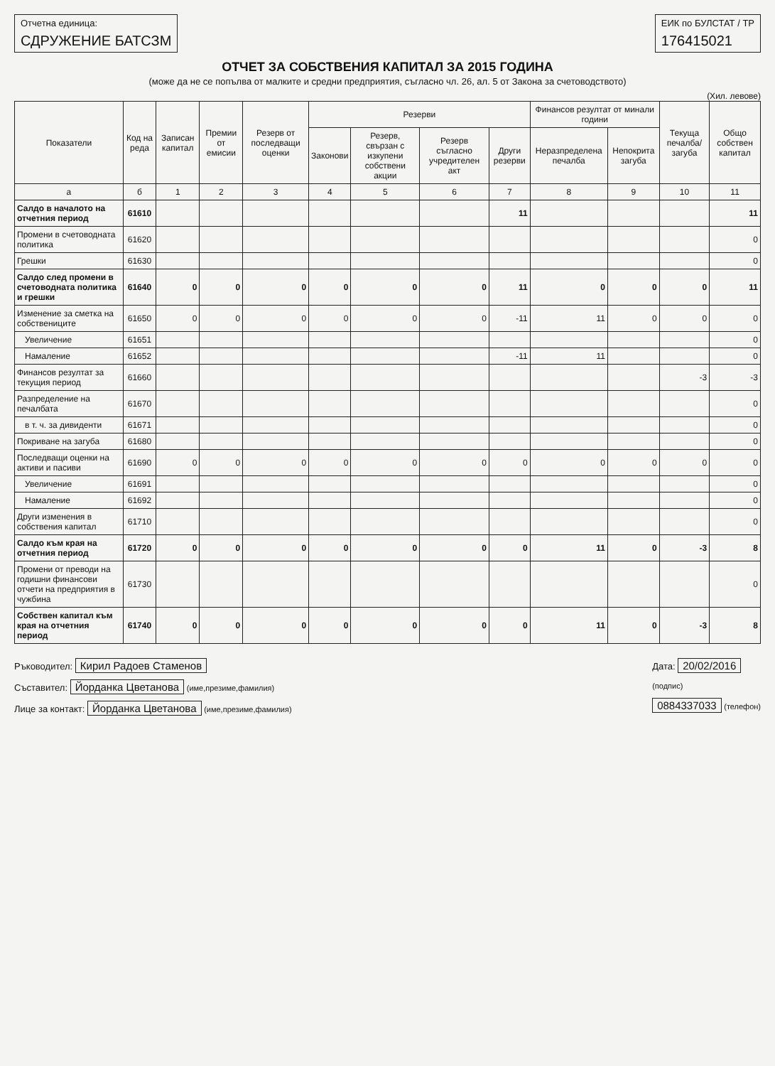Отчетна единица:
СДРУЖЕНИЕ БАТСЗМ
ЕИК по БУЛСТАТ / ТР
176415021
ОТЧЕТ ЗА СОБСТВЕНИЯ КАПИТАЛ ЗА 2015 ГОДИНА
(може да не се попълва от малките и средни предприятия, съгласно чл. 26, ал. 5 от Закона за счетоводството)
(Хил. левове)
| Показатели | Код на реда | Записан капитал | Премии от емисии | Резерв от последващи оценки | Резерви | | | | Финансов резултат от минали години | | Текуща печалба/ загуба | Общо собствен капитал |
| --- | --- | --- | --- | --- | --- | --- | --- | --- | --- | --- | --- | --- |
| | | | | | Законови | Резерв, свързан с изкупени собствени акции | Резерв съгласно учредителен акт | Други резерви | Неразпределена печалба | Непокрита загуба | | |
| а | б | 1 | 2 | 3 | 4 | 5 | 6 | 7 | 8 | 9 | 10 | 11 |
| Салдо в началото на отчетния период | 61610 | | | | | | | 11 | | | | 11 |
| Промени в счетоводната политика | 61620 | | | | | | | | | | | 0 |
| Грешки | 61630 | | | | | | | | | | | 0 |
| Салдо след промени в счетоводната политика и грешки | 61640 | 0 | 0 | 0 | 0 | 0 | 0 | 11 | 0 | 0 | 0 | 11 |
| Изменение за сметка на собствениците | 61650 | 0 | 0 | 0 | 0 | 0 | 0 | -11 | 11 | 0 | 0 | 0 |
| Увеличение | 61651 | | | | | | | | | | | 0 |
| Намаление | 61652 | | | | | | | -11 | 11 | | | 0 |
| Финансов резултат за текущия период | 61660 | | | | | | | | | | -3 | -3 |
| Разпределение на печалбата | 61670 | | | | | | | | | | | 0 |
| в т. ч. за дивиденти | 61671 | | | | | | | | | | | 0 |
| Покриване на загуба | 61680 | | | | | | | | | | | 0 |
| Последващи оценки на активи и пасиви | 61690 | 0 | 0 | 0 | 0 | 0 | 0 | 0 | 0 | 0 | 0 | 0 |
| Увеличение | 61691 | | | | | | | | | | | 0 |
| Намаление | 61692 | | | | | | | | | | | 0 |
| Други изменения в собствения капитал | 61710 | | | | | | | | | | | 0 |
| Салдо към края на отчетния период | 61720 | 0 | 0 | 0 | 0 | 0 | 0 | 0 | 11 | 0 | -3 | 8 |
| Промени от преводи на годишни финансови отчети на предприятия в чужбина | 61730 | | | | | | | | | | | 0 |
| Собствен капитал към края на отчетния период | 61740 | 0 | 0 | 0 | 0 | 0 | 0 | 0 | 11 | 0 | -3 | 8 |
Ръководител: Кирил Радоев Стаменов
Съставител: Йорданка Цветанова (име,презиме,фамилия)
Лице за контакт: Йорданка Цветанова (име,презиме,фамилия)
Дата: 20/02/2016
(подпис)
0884337033 (телефон)